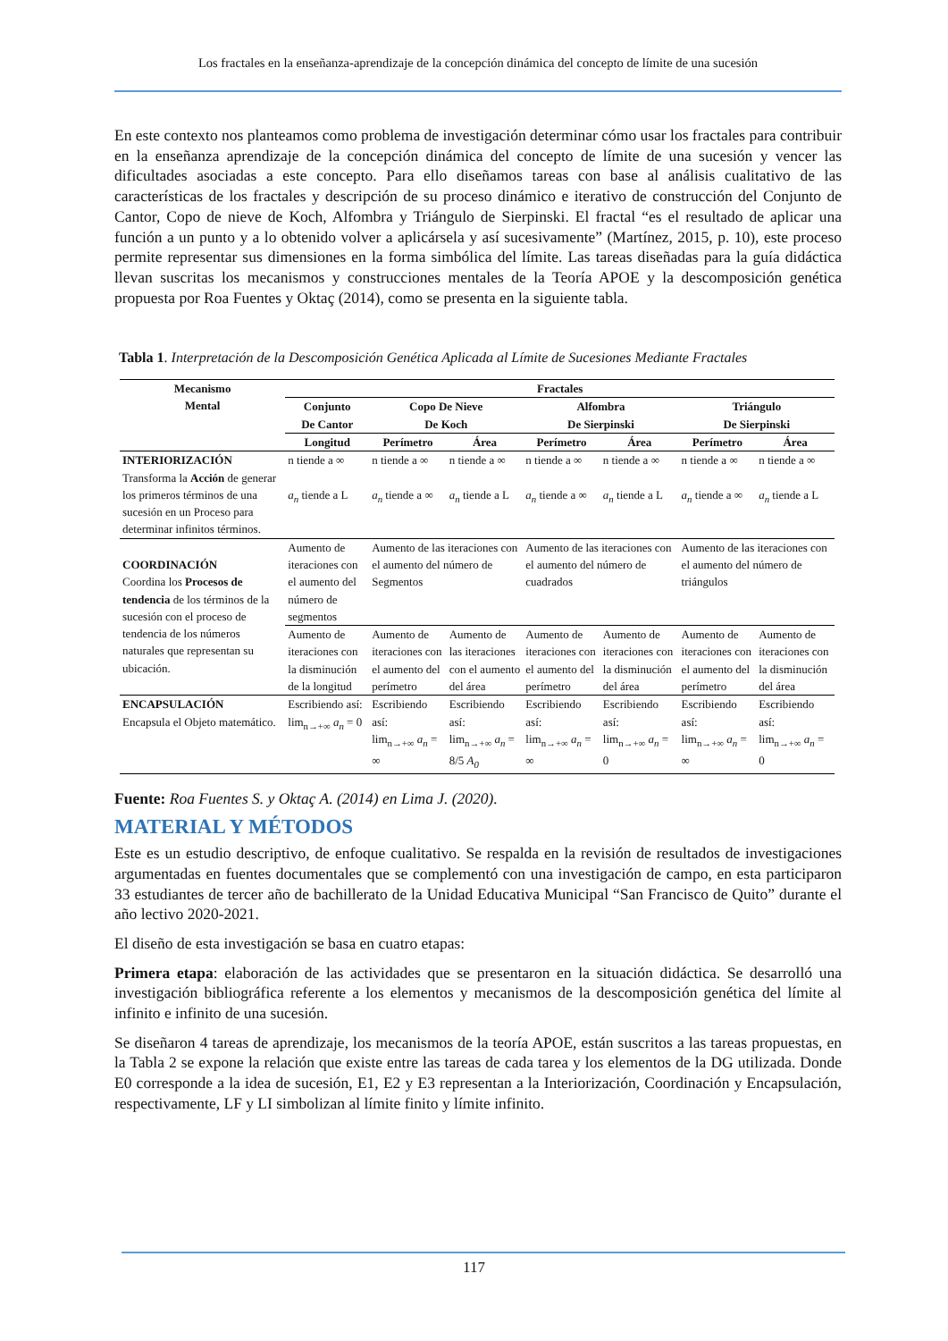Los fractales en la enseñanza-aprendizaje de la concepción dinámica del concepto de límite de una sucesión
En este contexto nos planteamos como problema de investigación determinar cómo usar los fractales para contribuir en la enseñanza aprendizaje de la concepción dinámica del concepto de límite de una sucesión y vencer las dificultades asociadas a este concepto. Para ello diseñamos tareas con base al análisis cualitativo de las características de los fractales y descripción de su proceso dinámico e iterativo de construcción del Conjunto de Cantor, Copo de nieve de Koch, Alfombra y Triángulo de Sierpinski. El fractal “es el resultado de aplicar una función a un punto y a lo obtenido volver a aplicársela y así sucesivamente” (Martínez, 2015, p. 10), este proceso permite representar sus dimensiones en la forma simbólica del límite. Las tareas diseñadas para la guía didáctica llevan suscritas los mecanismos y construcciones mentales de la Teoría APOE y la descomposición genética propuesta por Roa Fuentes y Oktaç (2014), como se presenta en la siguiente tabla.
Tabla 1. Interpretación de la Descomposición Genética Aplicada al Límite de Sucesiones Mediante Fractales
| Mecanismo Mental | Fractales | | | | | | |
| --- | --- | --- | --- | --- | --- | --- | --- |
| | Conjunto De Cantor | Copo De Nieve De Koch | | Alfombra De Sierpinski | | Triángulo De Sierpinski | |
| | Longitud | Perímetro | Área | Perímetro | Área | Perímetro | Área |
| INTERIORIZACIÓN Transforma la Acción de generar los primeros términos de una sucesión en un Proceso para determinar infinitos términos. | n tiende a ∞ a<sub>n</sub> tiende a L | n tiende a ∞ a<sub>n</sub> tiende a ∞ | n tiende a ∞ a<sub>n</sub> tiende a L | n tiende a ∞ a<sub>n</sub> tiende a ∞ | n tiende a ∞ a<sub>n</sub> tiende a L | n tiende a ∞ a<sub>n</sub> tiende a ∞ | n tiende a ∞ a<sub>n</sub> tiende a L |
| COORDINACIÓN Coordina los Procesos de tendencia de los términos de la sucesión con el proceso de tendencia de los números naturales que representan su ubicación. | Aumento de iteraciones con el aumento del número de segmentos | Aumento de las iteraciones con el aumento del número de Segmentos | | Aumento de las iteraciones con el aumento del número de cuadrados | | Aumento de las iteraciones con el aumento del número de triángulos | |
| | Aumento de iteraciones con la disminución de la longitud | Aumento de iteraciones con el aumento del perímetro | Aumento de las iteraciones con el aumento del área | Aumento de iteraciones con el aumento del perímetro | Aumento de iteraciones con la disminución del área | Aumento de iteraciones con el aumento del perímetro | Aumento de iteraciones con la disminución del área |
| ENCAPSULACIÓN Encapsula el Objeto matemático. | Escribiendo así: lim<sub>n→+∞</sub> a<sub>n</sub> = 0 | Escribiendo así: lim<sub>n→+∞</sub> a<sub>n</sub> = ∞ | Escribiendo así: lim<sub>n→+∞</sub> a<sub>n</sub> = 8/5 A<sub>0</sub> | Escribiendo así: lim<sub>n→+∞</sub> a<sub>n</sub> = ∞ | Escribiendo así: lim<sub>n→+∞</sub> a<sub>n</sub> = 0 | Escribiendo así: lim<sub>n→+∞</sub> a<sub>n</sub> = ∞ | Escribiendo así: lim<sub>n→+∞</sub> a<sub>n</sub> = 0 |
Fuente: Roa Fuentes S. y Oktaç A. (2014) en Lima J. (2020).
MATERIAL Y MÉTODOS
Este es un estudio descriptivo, de enfoque cualitativo. Se respalda en la revisión de resultados de investigaciones argumentadas en fuentes documentales que se complementó con una investigación de campo, en esta participaron 33 estudiantes de tercer año de bachillerato de la Unidad Educativa Municipal “San Francisco de Quito” durante el año lectivo 2020-2021.
El diseño de esta investigación se basa en cuatro etapas:
Primera etapa: elaboración de las actividades que se presentaron en la situación didáctica. Se desarrolló una investigación bibliográfica referente a los elementos y mecanismos de la descomposición genética del límite al infinito e infinito de una sucesión.
Se diseñaron 4 tareas de aprendizaje, los mecanismos de la teoría APOE, están suscritos a las tareas propuestas, en la Tabla 2 se expone la relación que existe entre las tareas de cada tarea y los elementos de la DG utilizada. Donde E0 corresponde a la idea de sucesión, E1, E2 y E3 representan a la Interiorización, Coordinación y Encapsulación, respectivamente, LF y LI simbolizan al límite finito y límite infinito.
117